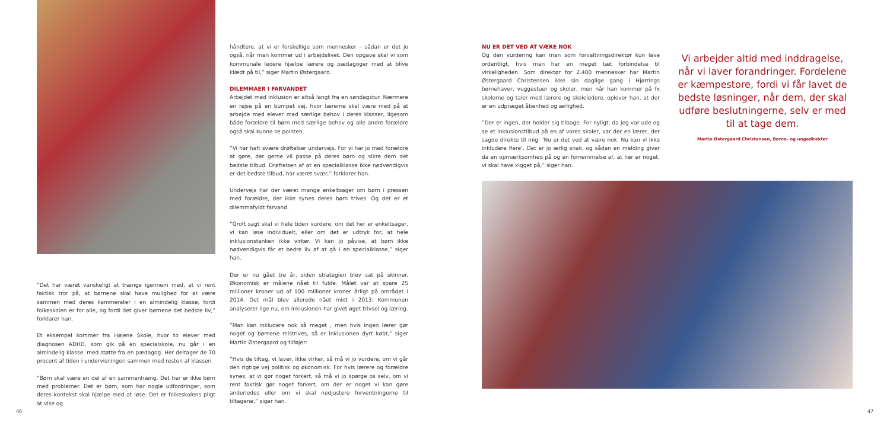”Det har været vanskeligt at trænge igennem med, at vi rent faktisk tror på, at børnene skal have mulighed for at være sammen med deres kammerater i en almindelig klasse, fordi folkeskolen er for alle, og fordi det giver børnene det bedste liv,” forklarer han.
Et eksempel kommer fra Højene Skole, hvor to elever med diagnosen ADHD, som gik på en specialskole, nu går i en almindelig klasse, med støtte fra en pædagog. Her deltager de 70 procent af tiden i undervisningen sammen med resten af klassen.
”Børn skal være en del af en sammenhæng. Det her er ikke børn med problemer. Det er børn, som har nogle udfordringer, som deres kontekst skal hjælpe med at løse. Det er folkeskolens pligt at vise og
håndtere, at vi er forskellige som mennesker – sådan er det jo også, når man kommer ud i arbejdslivet. Den opgave skal vi som kommunale ledere hjælpe lærere og pædagoger med at blive klædt på til,” siger Martin Østergaard.
DILEMMAER I FARVANDET
Arbejdet med inklusion er altså langt fra en søndagstur. Nærmere en rejse på en bumpet vej, hvor lærerne skal være med på at arbejde med elever med særlige behov i deres klasser, ligesom både forældre til børn med særlige behov og alle andre forældre også skal kunne se pointen.
”Vi har haft svære drøftelser undervejs. For vi har jo med forældre at gøre, der gerne vil passe på deres børn og sikre dem det bedste tilbud. Drøftelsen af at en specialklasse ikke nødvendigvis er det bedste tilbud, har været svær,” forklarer han.
Undervejs har der været mange enkeltsager om børn i pressen med forældre, der ikke synes deres børn trives. Og det er et dilemmafyldt farvand.
”Groft sagt skal vi hele tiden vurdere, om det her er enkeltsager, vi kan løse individuelt, eller om det er udtryk for, at hele inklusionstanken ikke virker. Vi kan jo påvise, at børn ikke nødvendigvis får et bedre liv af at gå i en specialklasse,” siger han.
Der er nu gået tre år, siden strategien blev sat på skinner. Økonomisk er målene nået til fulde. Målet var at spare 25 millioner kroner ud af 100 millioner kroner årligt på området i 2014. Det mål blev allerede nået midt i 2013. Kommunen analyserer lige nu, om inklusionen har givet øget trivsel og læring.
”Man kan inkludere nok så meget , men hvis ingen lærer gør noget og børnene mistrives, så er inklusionen dyrt købt,” siger Martin Østergaard og tilføjer:
”Hvis de tiltag, vi laver, ikke virker, så må vi jo vurdere, om vi går den rigtige vej politisk og økonomisk. For hvis lærere og forældre synes, at vi gør noget forkert, så må vi jo spørge os selv, om vi rent faktisk gør noget forkert, om der er noget vi kan gøre anderledes eller om vi skal nedjustere forventningerne til tiltagene,” siger han.
NU ER DET VED AT VÆRE NOK
Og den vurdering kan man som forvaltningsdirektør kun lave ordentligt, hvis man har en meget tæt forbindelse til virkeligheden. Som direktør for 2.400 mennesker har Martin Østergaard Christensen ikke sin daglige gang i Hjørrings børnehaver, vuggestuer og skoler, men når han kommer på fx skolerne og taler med lærere og skoleledere, oplever han, at der er en udpræget åbenhed og ærlighed.
”Der er ingen, der holder sig tilbage. For nyligt, da jeg var ude og se et inklusionstilbud på en af vores skoler, var der en lærer, der sagde direkte til mig: ’Nu er det ved at være nok. Nu kan vi ikke inkludere flere’. Det er jo ærlig snak, og sådan en melding giver da en opmærksomhed på og en fornemmelse af, at her er noget, vi skal have kigget på,” siger han.
Vi arbejder altid med inddragelse, når vi laver forandringer. Fordelene er kæmpestore, fordi vi får lavet de bedste løsninger, når dem, der skal udføre beslutningerne, selv er med til at tage dem.
Martin Østergaard Christensen, Børne- og ungedirektør
46 47